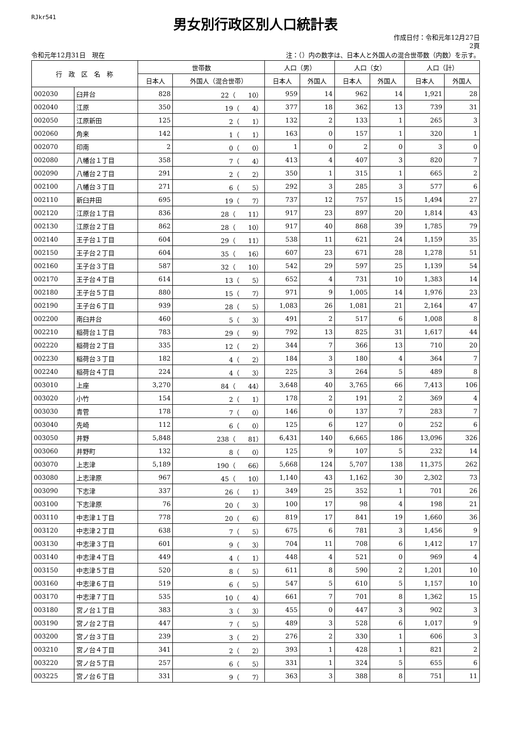RJkr541
男女別行政区別人口統計表
作成日付：令和元年12月27日
2頁
令和元年12月31日　現在 注：（）内の数字は、日本人と外国人の混合世帯数（内数）を示す。
| 行 政 区 名 称 | | 世帯数 | | 人口（男） | | 人口（女） | | 人口（計） | |
| --- | --- | --- | --- | --- | --- | --- | --- | --- | --- |
| | | 日本人 | 外国人（混合世帯） | 日本人 | 外国人 | 日本人 | 外国人 | 日本人 | 外国人 |
| 002030 | 臼井台 | 828 | 22（ 10） | 959 | 14 | 962 | 14 | 1,921 | 28 |
| 002040 | 江原 | 350 | 19（ 4） | 377 | 18 | 362 | 13 | 739 | 31 |
| 002050 | 江原新田 | 125 | 2（ 1） | 132 | 2 | 133 | 1 | 265 | 3 |
| 002060 | 角来 | 142 | 1（ 1） | 163 | 0 | 157 | 1 | 320 | 1 |
| 002070 | 印南 | 2 | 0（ 0） | 1 | 0 | 2 | 0 | 3 | 0 |
| 002080 | 八幡台１丁目 | 358 | 7（ 4） | 413 | 4 | 407 | 3 | 820 | 7 |
| 002090 | 八幡台２丁目 | 291 | 2（ 2） | 350 | 1 | 315 | 1 | 665 | 2 |
| 002100 | 八幡台３丁目 | 271 | 6（ 5） | 292 | 3 | 285 | 3 | 577 | 6 |
| 002110 | 新臼井田 | 695 | 19（ 7） | 737 | 12 | 757 | 15 | 1,494 | 27 |
| 002120 | 江原台１丁目 | 836 | 28（ 11） | 917 | 23 | 897 | 20 | 1,814 | 43 |
| 002130 | 江原台２丁目 | 862 | 28（ 10） | 917 | 40 | 868 | 39 | 1,785 | 79 |
| 002140 | 王子台１丁目 | 604 | 29（ 11） | 538 | 11 | 621 | 24 | 1,159 | 35 |
| 002150 | 王子台２丁目 | 604 | 35（ 16） | 607 | 23 | 671 | 28 | 1,278 | 51 |
| 002160 | 王子台３丁目 | 587 | 32（ 10） | 542 | 29 | 597 | 25 | 1,139 | 54 |
| 002170 | 王子台４丁目 | 614 | 13（ 5） | 652 | 4 | 731 | 10 | 1,383 | 14 |
| 002180 | 王子台５丁目 | 880 | 15（ 7） | 971 | 9 | 1,005 | 14 | 1,976 | 23 |
| 002190 | 王子台６丁目 | 939 | 28（ 5） | 1,083 | 26 | 1,081 | 21 | 2,164 | 47 |
| 002200 | 南臼井台 | 460 | 5（ 3） | 491 | 2 | 517 | 6 | 1,008 | 8 |
| 002210 | 稲荷台１丁目 | 783 | 29（ 9） | 792 | 13 | 825 | 31 | 1,617 | 44 |
| 002220 | 稲荷台２丁目 | 335 | 12（ 2） | 344 | 7 | 366 | 13 | 710 | 20 |
| 002230 | 稲荷台３丁目 | 182 | 4（ 2） | 184 | 3 | 180 | 4 | 364 | 7 |
| 002240 | 稲荷台４丁目 | 224 | 4（ 3） | 225 | 3 | 264 | 5 | 489 | 8 |
| 003010 | 上座 | 3,270 | 84（ 44） | 3,648 | 40 | 3,765 | 66 | 7,413 | 106 |
| 003020 | 小竹 | 154 | 2（ 1） | 178 | 2 | 191 | 2 | 369 | 4 |
| 003030 | 青菅 | 178 | 7（ 0） | 146 | 0 | 137 | 7 | 283 | 7 |
| 003040 | 先崎 | 112 | 6（ 0） | 125 | 6 | 127 | 0 | 252 | 6 |
| 003050 | 井野 | 5,848 | 238（ 81） | 6,431 | 140 | 6,665 | 186 | 13,096 | 326 |
| 003060 | 井野町 | 132 | 8（ 0） | 125 | 9 | 107 | 5 | 232 | 14 |
| 003070 | 上志津 | 5,189 | 190（ 66） | 5,668 | 124 | 5,707 | 138 | 11,375 | 262 |
| 003080 | 上志津原 | 967 | 45（ 10） | 1,140 | 43 | 1,162 | 30 | 2,302 | 73 |
| 003090 | 下志津 | 337 | 26（ 1） | 349 | 25 | 352 | 1 | 701 | 26 |
| 003100 | 下志津原 | 76 | 20（ 3） | 100 | 17 | 98 | 4 | 198 | 21 |
| 003110 | 中志津１丁目 | 778 | 20（ 6） | 819 | 17 | 841 | 19 | 1,660 | 36 |
| 003120 | 中志津２丁目 | 638 | 7（ 5） | 675 | 6 | 781 | 3 | 1,456 | 9 |
| 003130 | 中志津３丁目 | 601 | 9（ 3） | 704 | 11 | 708 | 6 | 1,412 | 17 |
| 003140 | 中志津４丁目 | 449 | 4（ 1） | 448 | 4 | 521 | 0 | 969 | 4 |
| 003150 | 中志津５丁目 | 520 | 8（ 5） | 611 | 8 | 590 | 2 | 1,201 | 10 |
| 003160 | 中志津６丁目 | 519 | 6（ 5） | 547 | 5 | 610 | 5 | 1,157 | 10 |
| 003170 | 中志津７丁目 | 535 | 10（ 4） | 661 | 7 | 701 | 8 | 1,362 | 15 |
| 003180 | 宮ノ台１丁目 | 383 | 3（ 3） | 455 | 0 | 447 | 3 | 902 | 3 |
| 003190 | 宮ノ台２丁目 | 447 | 7（ 5） | 489 | 3 | 528 | 6 | 1,017 | 9 |
| 003200 | 宮ノ台３丁目 | 239 | 3（ 2） | 276 | 2 | 330 | 1 | 606 | 3 |
| 003210 | 宮ノ台４丁目 | 341 | 2（ 2） | 393 | 1 | 428 | 1 | 821 | 2 |
| 003220 | 宮ノ台５丁目 | 257 | 6（ 5） | 331 | 1 | 324 | 5 | 655 | 6 |
| 003225 | 宮ノ台６丁目 | 331 | 9（ 7） | 363 | 3 | 388 | 8 | 751 | 11 |